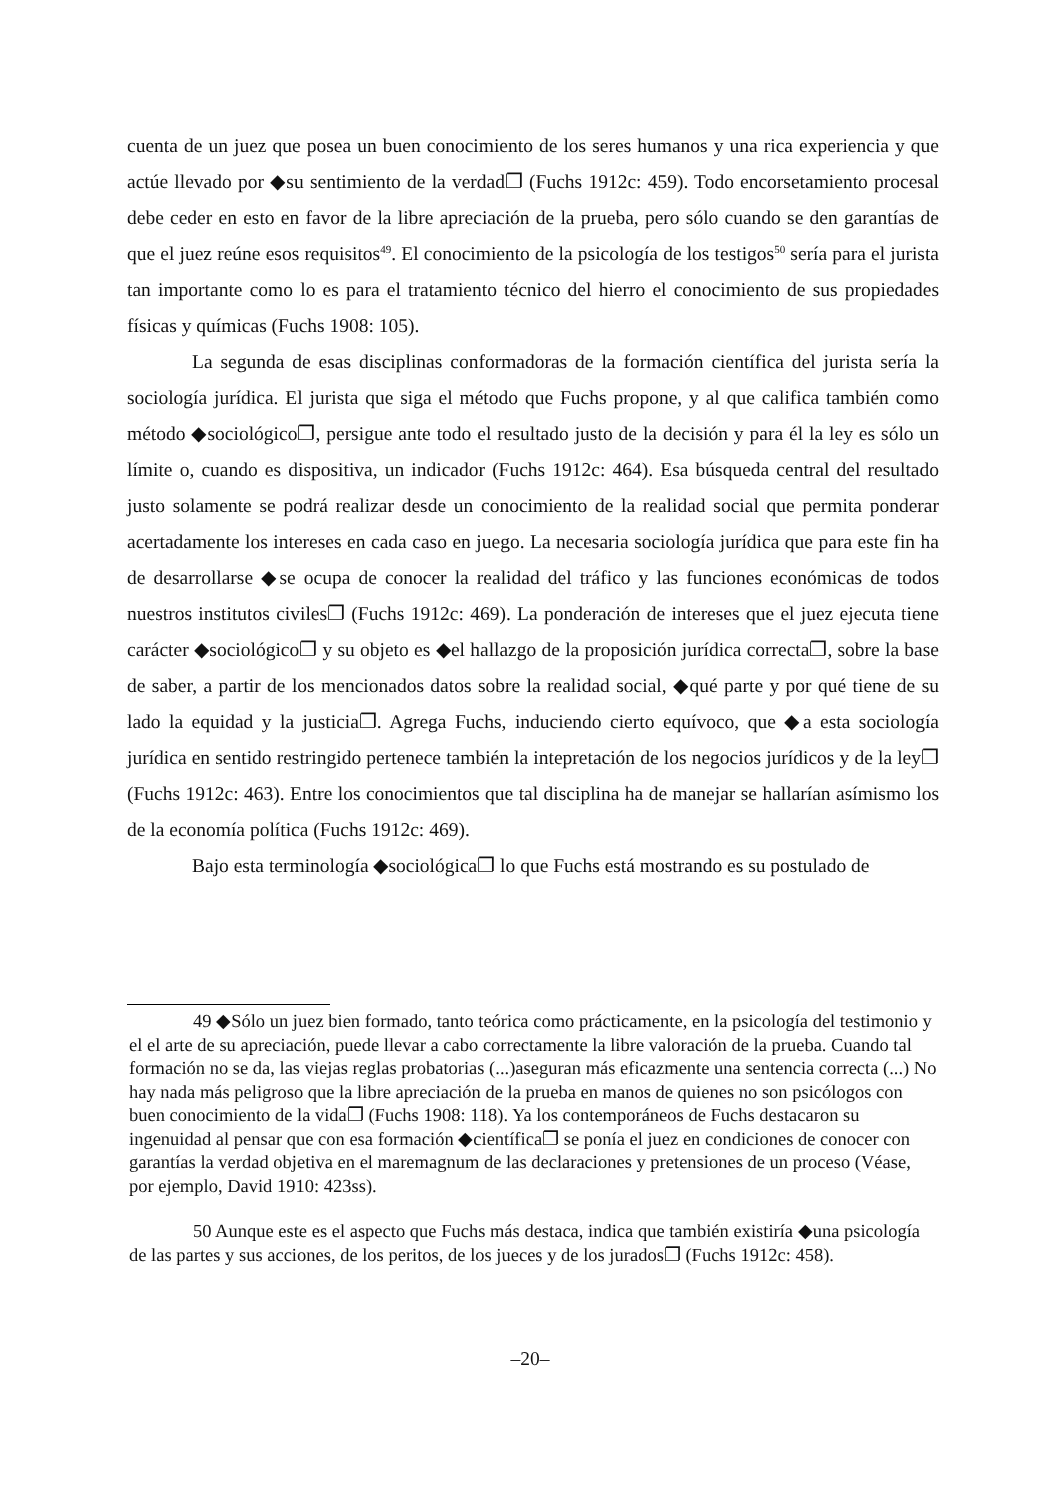cuenta de un juez que posea un buen conocimiento de los seres humanos y una rica experiencia y que actúe llevado por ◆su sentimiento de la verdad❐ (Fuchs 1912c: 459). Todo encorsetamiento procesal debe ceder en esto en favor de la libre apreciación de la prueba, pero sólo cuando se den garantías de que el juez reúne esos requisitos<sup>49</sup>. El conocimiento de la psicología de los testigos<sup>50</sup> sería para el jurista tan importante como lo es para el tratamiento técnico del hierro el conocimiento de sus propiedades físicas y químicas (Fuchs 1908: 105).
La segunda de esas disciplinas conformadoras de la formación científica del jurista sería la sociología jurídica. El jurista que siga el método que Fuchs propone, y al que califica también como método ◆sociológico❐, persigue ante todo el resultado justo de la decisión y para él la ley es sólo un límite o, cuando es dispositiva, un indicador (Fuchs 1912c: 464). Esa búsqueda central del resultado justo solamente se podrá realizar desde un conocimiento de la realidad social que permita ponderar acertadamente los intereses en cada caso en juego. La necesaria sociología jurídica que para este fin ha de desarrollarse ◆se ocupa de conocer la realidad del tráfico y las funciones económicas de todos nuestros institutos civiles❐ (Fuchs 1912c: 469). La ponderación de intereses que el juez ejecuta tiene carácter ◆sociológico❐ y su objeto es ◆el hallazgo de la proposición jurídica correcta❐, sobre la base de saber, a partir de los mencionados datos sobre la realidad social, ◆qué parte y por qué tiene de su lado la equidad y la justicia❐. Agrega Fuchs, induciendo cierto equívoco, que ◆a esta sociología jurídica en sentido restringido pertenece también la intepretación de los negocios jurídicos y de la ley❐ (Fuchs 1912c: 463). Entre los conocimientos que tal disciplina ha de manejar se hallarían asímismo los de la economía política (Fuchs 1912c: 469).
Bajo esta terminología ◆sociológica❐ lo que Fuchs está mostrando es su postulado de
49 ◆Sólo un juez bien formado, tanto teórica como prácticamente, en la psicología del testimonio y el el arte de su apreciación, puede llevar a cabo correctamente la libre valoración de la prueba. Cuando tal formación no se da, las viejas reglas probatorias (...)aseguran más eficazmente una sentencia correcta (...) No hay nada más peligroso que la libre apreciación de la prueba en manos de quienes no son psicólogos con buen conocimiento de la vida❐ (Fuchs 1908: 118). Ya los contemporáneos de Fuchs destacaron su ingenuidad al pensar que con esa formación ◆científica❐ se ponía el juez en condiciones de conocer con garantías la verdad objetiva en el maremagnum de las declaraciones y pretensiones de un proceso (Véase, por ejemplo, David 1910: 423ss).
50 Aunque este es el aspecto que Fuchs más destaca, indica que también existiría ◆una psicología de las partes y sus acciones, de los peritos, de los jueces y de los jurados❐ (Fuchs 1912c: 458).
–20–